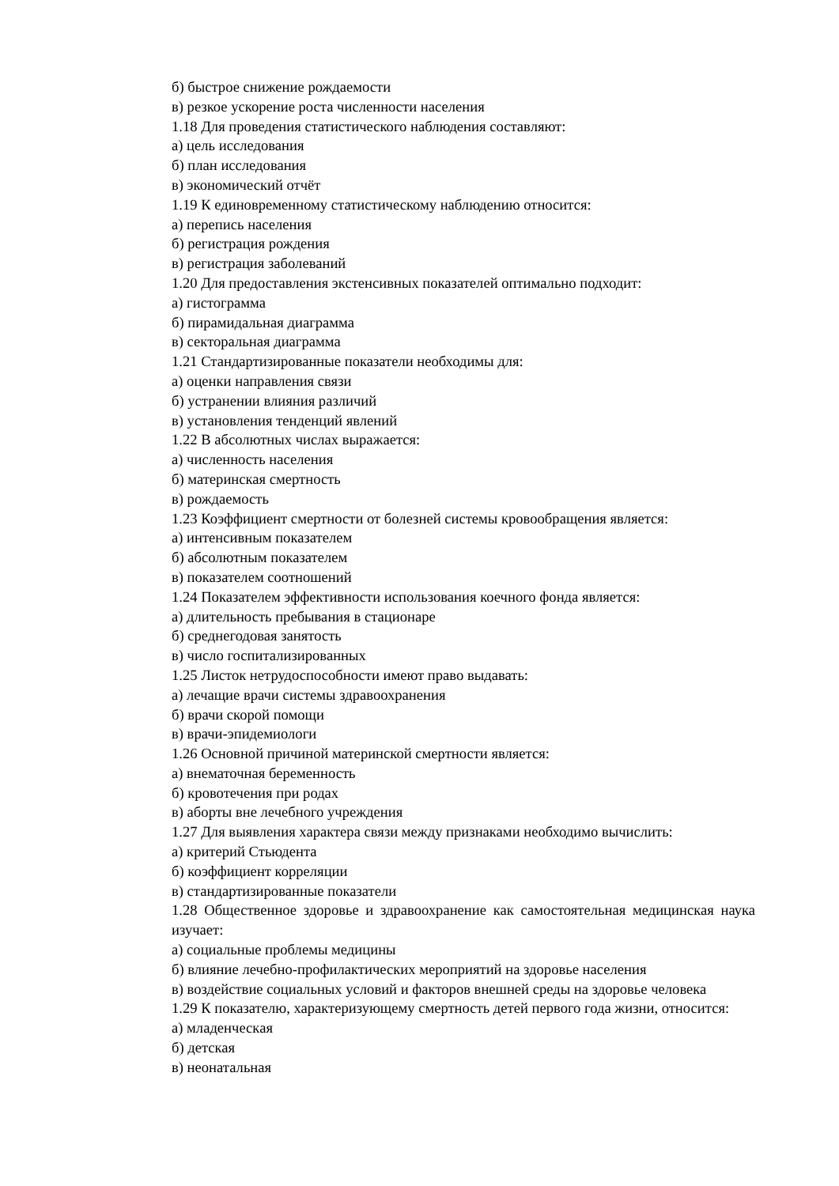б) быстрое снижение рождаемости
в) резкое ускорение роста численности населения
1.18 Для проведения статистического наблюдения составляют:
а) цель исследования
б) план исследования
в) экономический отчёт
1.19 К единовременному статистическому наблюдению относится:
а) перепись населения
б) регистрация рождения
в) регистрация заболеваний
1.20 Для предоставления экстенсивных показателей оптимально подходит:
а) гистограмма
б) пирамидальная диаграмма
в) секторальная диаграмма
1.21 Стандартизированные показатели необходимы для:
а) оценки направления связи
б) устранении влияния различий
в) установления тенденций явлений
1.22 В абсолютных числах выражается:
а) численность населения
б) материнская смертность
в) рождаемость
1.23 Коэффициент смертности от болезней системы кровообращения является:
а) интенсивным показателем
б) абсолютным показателем
в) показателем соотношений
1.24 Показателем эффективности использования коечного фонда является:
а) длительность пребывания в стационаре
б) среднегодовая занятость
в) число госпитализированных
1.25 Листок нетрудоспособности имеют право выдавать:
а) лечащие врачи системы здравоохранения
б) врачи скорой помощи
в) врачи-эпидемиологи
1.26 Основной причиной материнской смертности является:
а) внематочная беременность
б) кровотечения при родах
в) аборты вне лечебного учреждения
1.27 Для выявления характера связи между признаками необходимо вычислить:
а) критерий Стьюдента
б) коэффициент корреляции
в) стандартизированные показатели
1.28 Общественное здоровье и здравоохранение как самостоятельная медицинская наука изучает:
а) социальные проблемы медицины
б) влияние лечебно-профилактических мероприятий на здоровье населения
в) воздействие социальных условий и факторов внешней среды на здоровье человека
1.29 К показателю, характеризующему смертность детей первого года жизни, относится:
а) младенческая
б) детская
в) неонатальная